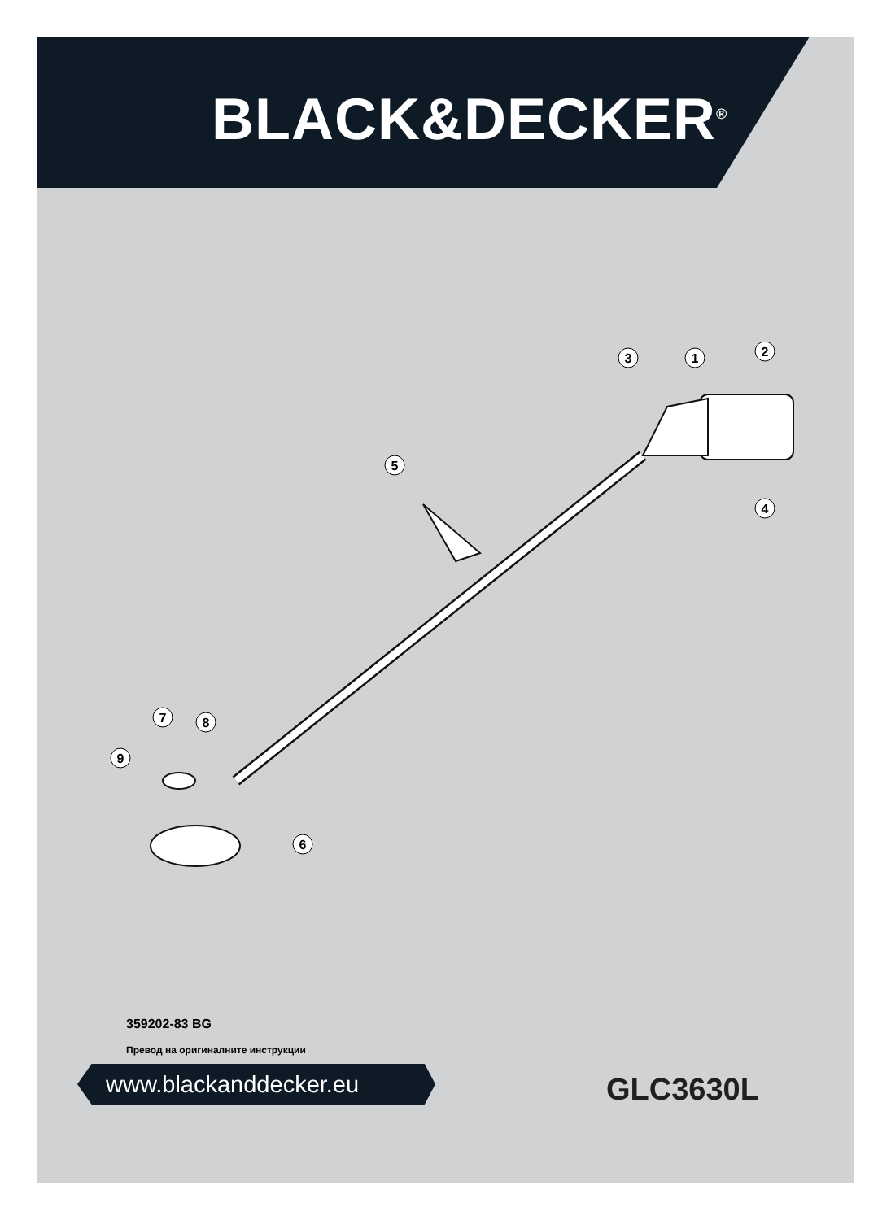BLACK&DECKER<sup>®</sup>
1
2
3
4
5
6
7
8
9
359202-83 BG
Превод на оригиналните инструкции
www.blackanddecker.eu GLC3630L